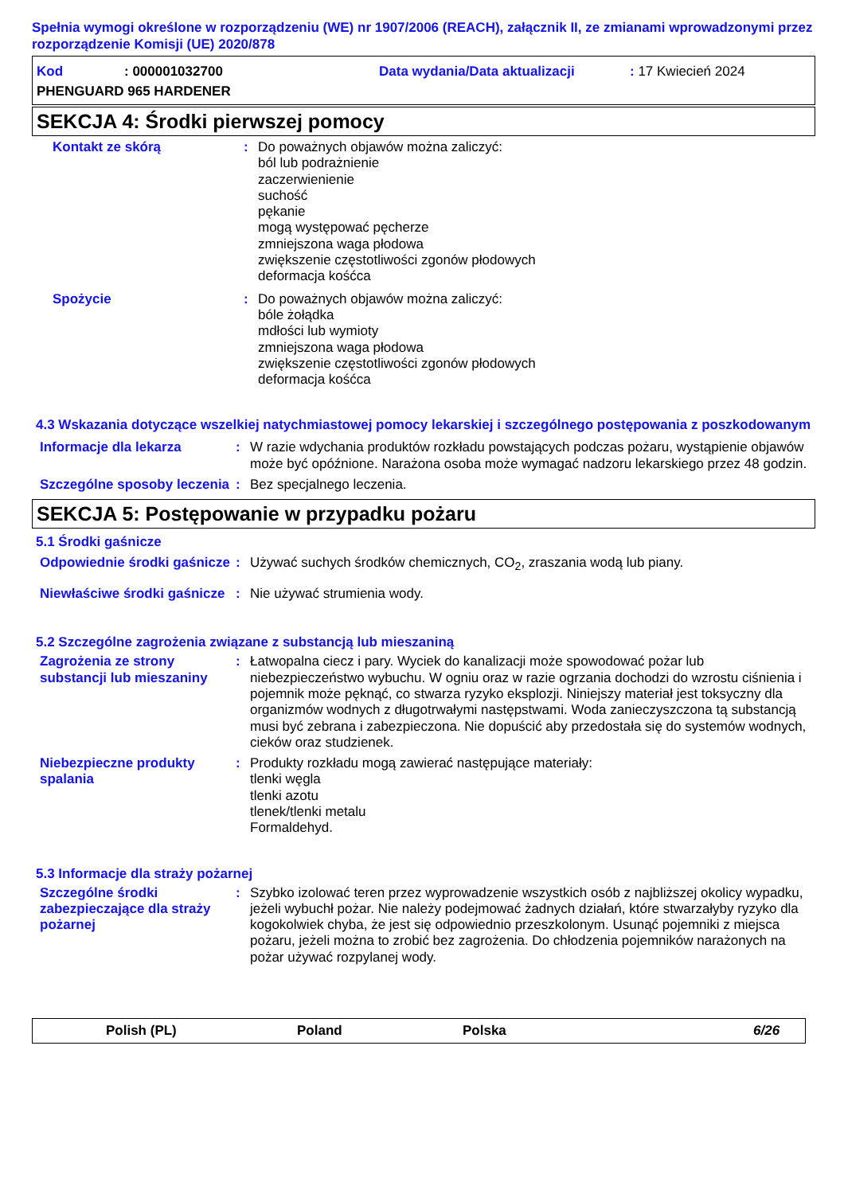Spełnia wymogi określone w rozporządzeniu (WE) nr 1907/2006 (REACH), załącznik II, ze zmianami wprowadzonymi przez rozporządzenie Komisji (UE) 2020/878
Kod: 000001032700 Data wydania/Data aktualizacji: 17 Kwiecień 2024
PHENGUARD 965 HARDENER
SEKCJA 4: Środki pierwszej pomocy
Kontakt ze skórą : Do poważnych objawów można zaliczyć:
ból lub podrażnienie
zaczerwienienie
suchość
pękanie
mogą występować pęcherze
zmniejszona waga płodowa
zwiększenie częstotliwości zgonów płodowych
deformacja kośćca
Spożycie : Do poważnych objawów można zaliczyć:
bóle żołądka
mdłości lub wymioty
zmniejszona waga płodowa
zwiększenie częstotliwości zgonów płodowych
deformacja kośćca
4.3 Wskazania dotyczące wszelkiej natychmiastowej pomocy lekarskiej i szczególnego postępowania z poszkodowanym
Informacje dla lekarza : W razie wdychania produktów rozkładu powstających podczas pożaru, wystąpienie objawów może być opóźnione. Narażona osoba może wymagać nadzoru lekarskiego przez 48 godzin.
Szczególne sposoby leczenia
: Bez specjalnego leczenia.
SEKCJA 5: Postępowanie w przypadku pożaru
5.1 Środki gaśnicze
Odpowiednie środki gaśnicze
: Używać suchych środków chemicznych, CO<sub>2</sub>, zraszania wodą lub piany.
Niewłaściwe środki gaśnicze
: Nie używać strumienia wody.
5.2 Szczególne zagrożenia związane z substancją lub mieszaniną
Zagrożenia ze strony substancji lub mieszaniny
: Łatwopalna ciecz i pary. Wyciek do kanalizacji może spowodować pożar lub niebezpieczeństwo wybuchu. W ogniu oraz w razie ogrzania dochodzi do wzrostu ciśnienia i pojemnik może pęknąć, co stwarza ryzyko eksplozji. Niniejszy materiał jest toksyczny dla organizmów wodnych z długotrwałymi następstwami. Woda zanieczyszczona tą substancją musi być zebrana i zabezpieczona. Nie dopuścić aby przedostała się do systemów wodnych, cieków oraz studzienek.
Niebezpieczne produkty spalania
: Produkty rozkładu mogą zawierać następujące materiały:
tlenki węgla
tlenki azotu
tlenek/tlenki metalu
Formaldehyd.
5.3 Informacje dla straży pożarnej
Szczególne środki zabezpieczające dla straży pożarnej
: Szybko izolować teren przez wyprowadzenie wszystkich osób z najbliższej okolicy wypadku, jeżeli wybuchł pożar. Nie należy podejmować żadnych działań, które stwarzałyby ryzyko dla kogokolwiek chyba, że jest się odpowiednio przeszkolonym. Usunąć pojemniki z miejsca pożaru, jeżeli można to zrobić bez zagrożenia. Do chłodzenia pojemników narażonych na pożar używać rozpylanej wody.
Polish (PL) Poland Polska 6/26